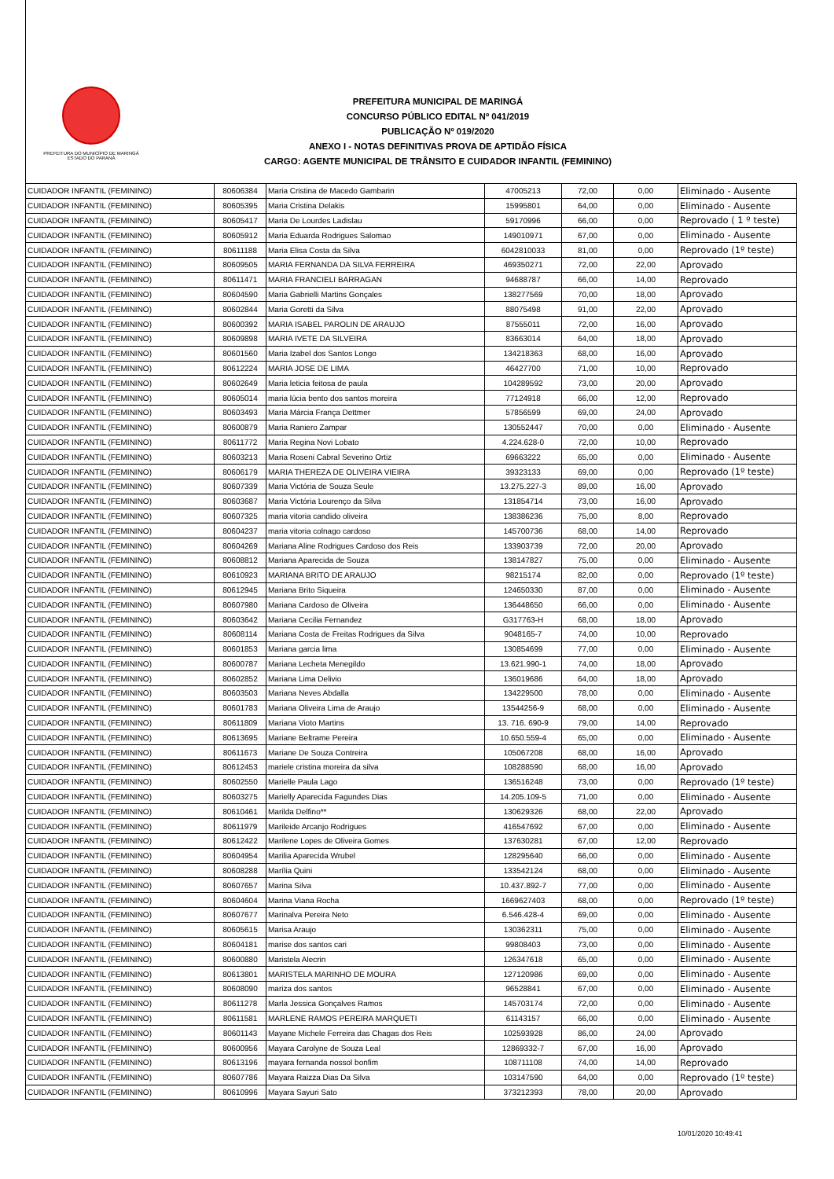PREFEITURA DO MUNICÍPIO DE MARINGÁ
ESTADO DO PARANÁ
PREFEITURA MUNICIPAL DE MARINGÁ
CONCURSO PÚBLICO EDITAL Nº 041/2019
PUBLICAÇÃO Nº 019/2020
ANEXO I - NOTAS DEFINITIVAS PROVA DE APTIDÃO FÍSICA
CARGO: AGENTE MUNICIPAL DE TRÂNSITO E CUIDADOR INFANTIL (FEMININO)
| CUIDADOR INFANTIL (FEMININO) | 80606384 | Maria Cristina de Macedo Gambarin | 47005213 | 72,00 | 0,00 | Eliminado - Ausente |
| CUIDADOR INFANTIL (FEMININO) | 80605395 | Maria Cristina Delakis | 15995801 | 64,00 | 0,00 | Eliminado - Ausente |
| CUIDADOR INFANTIL (FEMININO) | 80605417 | Maria De Lourdes Ladislau | 59170996 | 66,00 | 0,00 | Reprovado ( 1 º teste) |
| CUIDADOR INFANTIL (FEMININO) | 80605912 | Maria Eduarda Rodrigues Salomao | 149010971 | 67,00 | 0,00 | Eliminado - Ausente |
| CUIDADOR INFANTIL (FEMININO) | 80611188 | Maria Elisa Costa da Silva | 6042810033 | 81,00 | 0,00 | Reprovado (1º teste) |
| CUIDADOR INFANTIL (FEMININO) | 80609505 | MARIA FERNANDA DA SILVA FERREIRA | 469350271 | 72,00 | 22,00 | Aprovado |
| CUIDADOR INFANTIL (FEMININO) | 80611471 | MARIA FRANCIELI BARRAGAN | 94688787 | 66,00 | 14,00 | Reprovado |
| CUIDADOR INFANTIL (FEMININO) | 80604590 | Maria Gabrielli Martins Gonçales | 138277569 | 70,00 | 18,00 | Aprovado |
| CUIDADOR INFANTIL (FEMININO) | 80602844 | Maria Goretti da Silva | 88075498 | 91,00 | 22,00 | Aprovado |
| CUIDADOR INFANTIL (FEMININO) | 80600392 | MARIA ISABEL PAROLIN DE ARAUJO | 87555011 | 72,00 | 16,00 | Aprovado |
| CUIDADOR INFANTIL (FEMININO) | 80609898 | MARIA IVETE DA SILVEIRA | 83663014 | 64,00 | 18,00 | Aprovado |
| CUIDADOR INFANTIL (FEMININO) | 80601560 | Maria Izabel dos Santos Longo | 134218363 | 68,00 | 16,00 | Aprovado |
| CUIDADOR INFANTIL (FEMININO) | 80612224 | MARIA JOSE DE LIMA | 46427700 | 71,00 | 10,00 | Reprovado |
| CUIDADOR INFANTIL (FEMININO) | 80602649 | Maria leticia feitosa de paula | 104289592 | 73,00 | 20,00 | Aprovado |
| CUIDADOR INFANTIL (FEMININO) | 80605014 | maria lúcia bento dos santos moreira | 77124918 | 66,00 | 12,00 | Reprovado |
| CUIDADOR INFANTIL (FEMININO) | 80603493 | Maria Márcia França Dettmer | 57856599 | 69,00 | 24,00 | Aprovado |
| CUIDADOR INFANTIL (FEMININO) | 80600879 | Maria Raniero Zampar | 130552447 | 70,00 | 0,00 | Eliminado - Ausente |
| CUIDADOR INFANTIL (FEMININO) | 80611772 | Maria Regina Novi Lobato | 4.224.628-0 | 72,00 | 10,00 | Reprovado |
| CUIDADOR INFANTIL (FEMININO) | 80603213 | Maria Roseni Cabral Severino Ortiz | 69663222 | 65,00 | 0,00 | Eliminado - Ausente |
| CUIDADOR INFANTIL (FEMININO) | 80606179 | MARIA THEREZA DE OLIVEIRA VIEIRA | 39323133 | 69,00 | 0,00 | Reprovado (1º teste) |
| CUIDADOR INFANTIL (FEMININO) | 80607339 | Maria Victória de Souza Seule | 13.275.227-3 | 89,00 | 16,00 | Aprovado |
| CUIDADOR INFANTIL (FEMININO) | 80603687 | Maria Victória Lourenço da Silva | 131854714 | 73,00 | 16,00 | Aprovado |
| CUIDADOR INFANTIL (FEMININO) | 80607325 | maria vitoria candido oliveira | 138386236 | 75,00 | 8,00 | Reprovado |
| CUIDADOR INFANTIL (FEMININO) | 80604237 | maria vitoria colnago cardoso | 145700736 | 68,00 | 14,00 | Reprovado |
| CUIDADOR INFANTIL (FEMININO) | 80604269 | Mariana Aline Rodrigues Cardoso dos Reis | 133903739 | 72,00 | 20,00 | Aprovado |
| CUIDADOR INFANTIL (FEMININO) | 80608812 | Mariana Aparecida de Souza | 138147827 | 75,00 | 0,00 | Eliminado - Ausente |
| CUIDADOR INFANTIL (FEMININO) | 80610923 | MARIANA BRITO DE ARAUJO | 98215174 | 82,00 | 0,00 | Reprovado (1º teste) |
| CUIDADOR INFANTIL (FEMININO) | 80612945 | Mariana Brito Siqueira | 124650330 | 87,00 | 0,00 | Eliminado - Ausente |
| CUIDADOR INFANTIL (FEMININO) | 80607980 | Mariana Cardoso de Oliveira | 136448650 | 66,00 | 0,00 | Eliminado - Ausente |
| CUIDADOR INFANTIL (FEMININO) | 80603642 | Mariana Cecilia Fernandez | G317763-H | 68,00 | 18,00 | Aprovado |
| CUIDADOR INFANTIL (FEMININO) | 80608114 | Mariana Costa de Freitas Rodrigues da Silva | 9048165-7 | 74,00 | 10,00 | Reprovado |
| CUIDADOR INFANTIL (FEMININO) | 80601853 | Mariana garcia lima | 130854699 | 77,00 | 0,00 | Eliminado - Ausente |
| CUIDADOR INFANTIL (FEMININO) | 80600787 | Mariana Lecheta Menegildo | 13.621.990-1 | 74,00 | 18,00 | Aprovado |
| CUIDADOR INFANTIL (FEMININO) | 80602852 | Mariana Lima Delivio | 136019686 | 64,00 | 18,00 | Aprovado |
| CUIDADOR INFANTIL (FEMININO) | 80603503 | Mariana Neves Abdalla | 134229500 | 78,00 | 0,00 | Eliminado - Ausente |
| CUIDADOR INFANTIL (FEMININO) | 80601783 | Mariana Oliveira Lima de Araujo | 13544256-9 | 68,00 | 0,00 | Eliminado - Ausente |
| CUIDADOR INFANTIL (FEMININO) | 80611809 | Mariana Vioto Martins | 13. 716. 690-9 | 79,00 | 14,00 | Reprovado |
| CUIDADOR INFANTIL (FEMININO) | 80613695 | Mariane Beltrame Pereira | 10.650.559-4 | 65,00 | 0,00 | Eliminado - Ausente |
| CUIDADOR INFANTIL (FEMININO) | 80611673 | Mariane De Souza Contreira | 105067208 | 68,00 | 16,00 | Aprovado |
| CUIDADOR INFANTIL (FEMININO) | 80612453 | mariele cristina moreira da silva | 108288590 | 68,00 | 16,00 | Aprovado |
| CUIDADOR INFANTIL (FEMININO) | 80602550 | Marielle Paula Lago | 136516248 | 73,00 | 0,00 | Reprovado (1º teste) |
| CUIDADOR INFANTIL (FEMININO) | 80603275 | Marielly Aparecida Fagundes Dias | 14.205.109-5 | 71,00 | 0,00 | Eliminado - Ausente |
| CUIDADOR INFANTIL (FEMININO) | 80610461 | Marilda Delfino** | 130629326 | 68,00 | 22,00 | Aprovado |
| CUIDADOR INFANTIL (FEMININO) | 80611979 | Marileide Arcanjo Rodrigues | 416547692 | 67,00 | 0,00 | Eliminado - Ausente |
| CUIDADOR INFANTIL (FEMININO) | 80612422 | Marilene Lopes de Oliveira Gomes | 137630281 | 67,00 | 12,00 | Reprovado |
| CUIDADOR INFANTIL (FEMININO) | 80604954 | Marilia Aparecida Wrubel | 128295640 | 66,00 | 0,00 | Eliminado - Ausente |
| CUIDADOR INFANTIL (FEMININO) | 80608288 | Marília Quini | 133542124 | 68,00 | 0,00 | Eliminado - Ausente |
| CUIDADOR INFANTIL (FEMININO) | 80607657 | Marina Silva | 10.437.892-7 | 77,00 | 0,00 | Eliminado - Ausente |
| CUIDADOR INFANTIL (FEMININO) | 80604604 | Marina Viana Rocha | 1669627403 | 68,00 | 0,00 | Reprovado (1º teste) |
| CUIDADOR INFANTIL (FEMININO) | 80607677 | Marinalva Pereira Neto | 6.546.428-4 | 69,00 | 0,00 | Eliminado - Ausente |
| CUIDADOR INFANTIL (FEMININO) | 80605615 | Marisa Araujo | 130362311 | 75,00 | 0,00 | Eliminado - Ausente |
| CUIDADOR INFANTIL (FEMININO) | 80604181 | marise dos santos cari | 99808403 | 73,00 | 0,00 | Eliminado - Ausente |
| CUIDADOR INFANTIL (FEMININO) | 80600880 | Maristela Alecrin | 126347618 | 65,00 | 0,00 | Eliminado - Ausente |
| CUIDADOR INFANTIL (FEMININO) | 80613801 | MARISTELA MARINHO DE MOURA | 127120986 | 69,00 | 0,00 | Eliminado - Ausente |
| CUIDADOR INFANTIL (FEMININO) | 80608090 | mariza dos santos | 96528841 | 67,00 | 0,00 | Eliminado - Ausente |
| CUIDADOR INFANTIL (FEMININO) | 80611278 | Marla Jessica Gonçalves Ramos | 145703174 | 72,00 | 0,00 | Eliminado - Ausente |
| CUIDADOR INFANTIL (FEMININO) | 80611581 | MARLENE RAMOS PEREIRA MARQUETI | 61143157 | 66,00 | 0,00 | Eliminado - Ausente |
| CUIDADOR INFANTIL (FEMININO) | 80601143 | Mayane Michele Ferreira das Chagas dos Reis | 102593928 | 86,00 | 24,00 | Aprovado |
| CUIDADOR INFANTIL (FEMININO) | 80600956 | Mayara Carolyne de Souza Leal | 12869332-7 | 67,00 | 16,00 | Aprovado |
| CUIDADOR INFANTIL (FEMININO) | 80613196 | mayara fernanda nossol bonfim | 108711108 | 74,00 | 14,00 | Reprovado |
| CUIDADOR INFANTIL (FEMININO) | 80607786 | Mayara Raizza Dias Da Silva | 103147590 | 64,00 | 0,00 | Reprovado (1º teste) |
| CUIDADOR INFANTIL (FEMININO) | 80610996 | Mayara Sayuri Sato | 373212393 | 78,00 | 20,00 | Aprovado |
10/01/2020 10:49:41